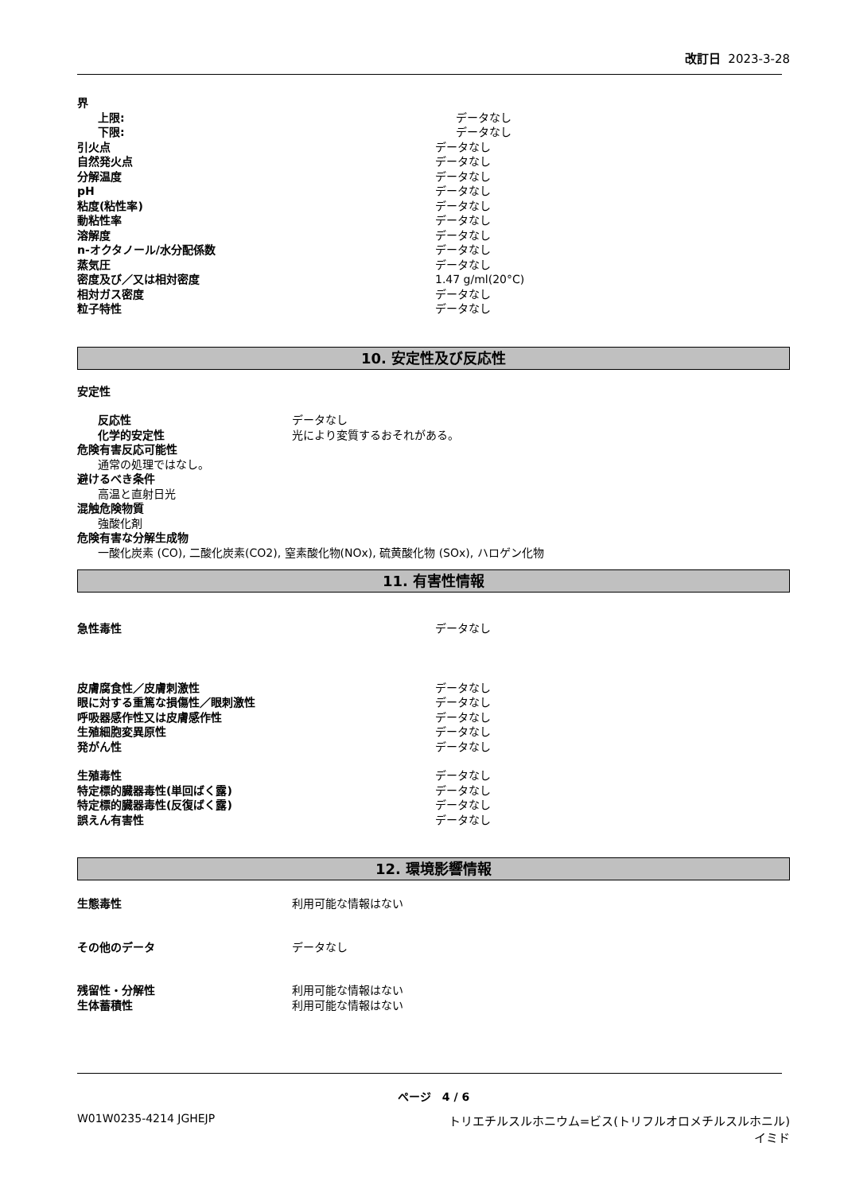改訂日 2023-3-28
界
上限: データなし
下限: データなし
引火点 データなし
自然発火点 データなし
分解温度 データなし
pH データなし
粘度(粘性率) データなし
動粘性率 データなし
溶解度 データなし
n-オクタノール/水分配係数 データなし
蒸気圧 データなし
密度及び／又は相対密度 1.47 g/ml(20°C)
相対ガス密度 データなし
粒子特性 データなし
10. 安定性及び反応性
安定性
反応性 データなし
化学的安定性 光により変質するおそれがある。
危険有害反応可能性
通常の処理ではなし。
避けるべき条件
高温と直射日光
混触危険物質
強酸化剤
危険有害な分解生成物
一酸化炭素 (CO), 二酸化炭素(CO2), 窒素酸化物(NOx), 硫黄酸化物 (SOx), ハロゲン化物
11. 有害性情報
急性毒性 データなし
皮膚腐食性／皮膚刺激性 データなし
眼に対する重篤な損傷性／眼刺激性 データなし
呼吸器感作性又は皮膚感作性 データなし
生殖細胞変異原性 データなし
発がん性 データなし
生殖毒性 データなし
特定標的臓器毒性(単回ばく露) データなし
特定標的臓器毒性(反復ばく露) データなし
誤えん有害性 データなし
12. 環境影響情報
生態毒性 利用可能な情報はない
その他のデータ データなし
残留性・分解性 利用可能な情報はない
生体蓄積性 利用可能な情報はない
ページ　4 / 6
W01W0235-4214 JGHEJP トリエチルスルホニウム=ビス(トリフルオロメチルスルホニル)イミド